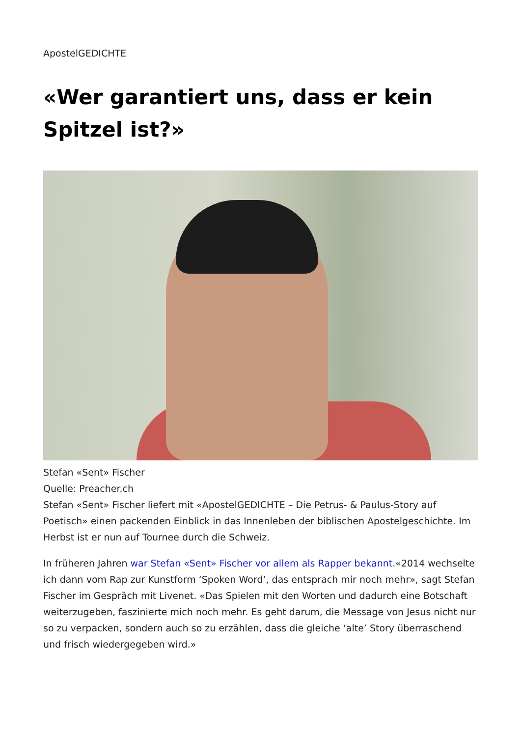ApostelGEDICHTE
«Wer garantiert uns, dass er kein Spitzel ist?»
Stefan «Sent» Fischer
Quelle: Preacher.ch
Stefan «Sent» Fischer liefert mit «ApostelGEDICHTE – Die Petrus- & Paulus-Story auf Poetisch» einen packenden Einblick in das Innenleben der biblischen Apostelgeschichte. Im Herbst ist er nun auf Tournee durch die Schweiz.
In früheren Jahren war Stefan «Sent» Fischer vor allem als Rapper bekannt.«2014 wechselte ich dann vom Rap zur Kunstform ‘Spoken Word’, das entsprach mir noch mehr», sagt Stefan Fischer im Gespräch mit Livenet. «Das Spielen mit den Worten und dadurch eine Botschaft weiterzugeben, faszinierte mich noch mehr. Es geht darum, die Message von Jesus nicht nur so zu verpacken, sondern auch so zu erzählen, dass die gleiche ‘alte’ Story überraschend und frisch wiedergegeben wird.»